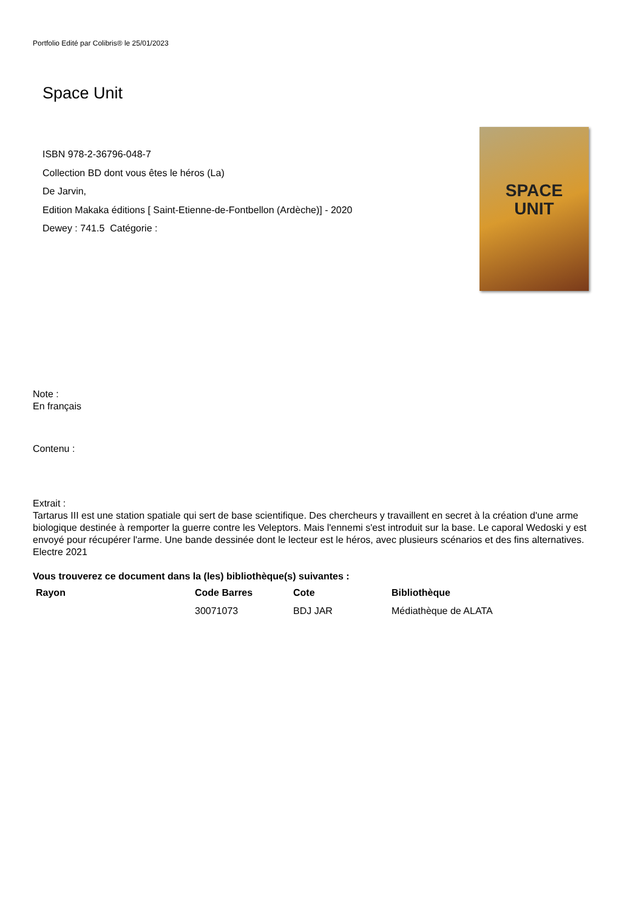Portfolio Edité par Colibris® le 25/01/2023
Space Unit
ISBN 978-2-36796-048-7
Collection BD dont vous êtes le héros (La)
De Jarvin,
Edition Makaka éditions [ Saint-Etienne-de-Fontbellon (Ardèche)] - 2020
Dewey : 741.5 Catégorie :
SPACE
UNIT
Note :
En français
Contenu :
Extrait :
Tartarus III est une station spatiale qui sert de base scientifique. Des chercheurs y travaillent en secret à la création d'une arme biologique destinée à remporter la guerre contre les Veleptors. Mais l'ennemi s'est introduit sur la base. Le caporal Wedoski y est envoyé pour récupérer l'arme. Une bande dessinée dont le lecteur est le héros, avec plusieurs scénarios et des fins alternatives. Electre 2021
Vous trouverez ce document dans la (les) bibliothèque(s) suivantes :
| Rayon | Code Barres | Cote | Bibliothèque |
| --- | --- | --- | --- |
| | 30071073 | BDJ JAR | Médiathèque de ALATA |